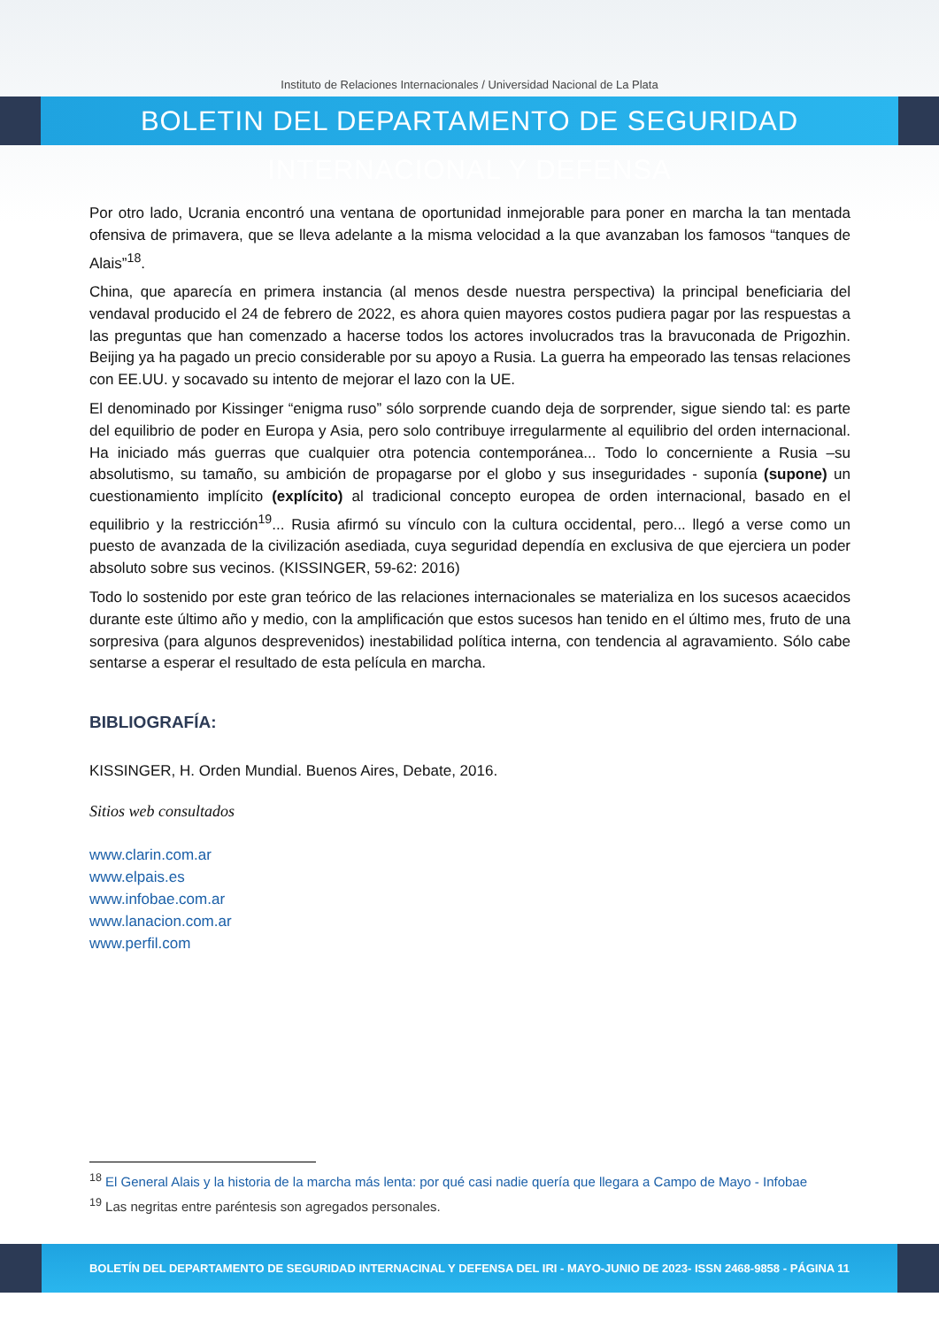Instituto de Relaciones Internacionales / Universidad Nacional de La Plata
BOLETIN DEL DEPARTAMENTO DE SEGURIDAD INTERNACIONAL Y DEFENSA
Por otro lado, Ucrania encontró una ventana de oportunidad inmejorable para poner en marcha la tan mentada ofensiva de primavera, que se lleva adelante a la misma velocidad a la que avanzaban los famosos “tanques de Alais”<sup>18</sup>.
China, que aparecía en primera instancia (al menos desde nuestra perspectiva) la principal beneficiaria del vendaval producido el 24 de febrero de 2022, es ahora quien mayores costos pudiera pagar por las respuestas a las preguntas que han comenzado a hacerse todos los actores involucrados tras la bravuconada de Prigozhin. Beijing ya ha pagado un precio considerable por su apoyo a Rusia. La guerra ha empeorado las tensas relaciones con EE.UU. y socavado su intento de mejorar el lazo con la UE.
El denominado por Kissinger “enigma ruso” sólo sorprende cuando deja de sorprender, sigue siendo tal: es parte del equilibrio de poder en Europa y Asia, pero solo contribuye irregularmente al equilibrio del orden internacional. Ha iniciado más guerras que cualquier otra potencia contemporánea... Todo lo concerniente a Rusia –su absolutismo, su tamaño, su ambición de propagarse por el globo y sus inseguridades - suponía (supone) un cuestionamiento implícito (explícito) al tradicional concepto europea de orden internacional, basado en el equilibrio y la restricción<sup>19</sup>... Rusia afirmó su vínculo con la cultura occidental, pero... llegó a verse como un puesto de avanzada de la civilización asediada, cuya seguridad dependía en exclusiva de que ejerciera un poder absoluto sobre sus vecinos. (KISSINGER, 59-62: 2016)
Todo lo sostenido por este gran teórico de las relaciones internacionales se materializa en los sucesos acaecidos durante este último año y medio, con la amplificación que estos sucesos han tenido en el último mes, fruto de una sorpresiva (para algunos desprevenidos) inestabilidad política interna, con tendencia al agravamiento. Sólo cabe sentarse a esperar el resultado de esta película en marcha.
BIBLIOGRAFÍA:
KISSINGER, H. Orden Mundial. Buenos Aires, Debate, 2016.
Sitios web consultados
www.clarin.com.ar
www.elpais.es
www.infobae.com.ar
www.lanacion.com.ar
www.perfil.com
<sup>18</sup> El General Alais y la historia de la marcha más lenta: por qué casi nadie quería que llegara a Campo de Mayo - Infobae
<sup>19</sup> Las negritas entre paréntesis son agregados personales.
BOLETÍN DEL DEPARTAMENTO DE SEGURIDAD INTERNACINAL Y DEFENSA DEL IRI - MAYO-JUNIO DE 2023- ISSN 2468-9858 - PÁGINA 11